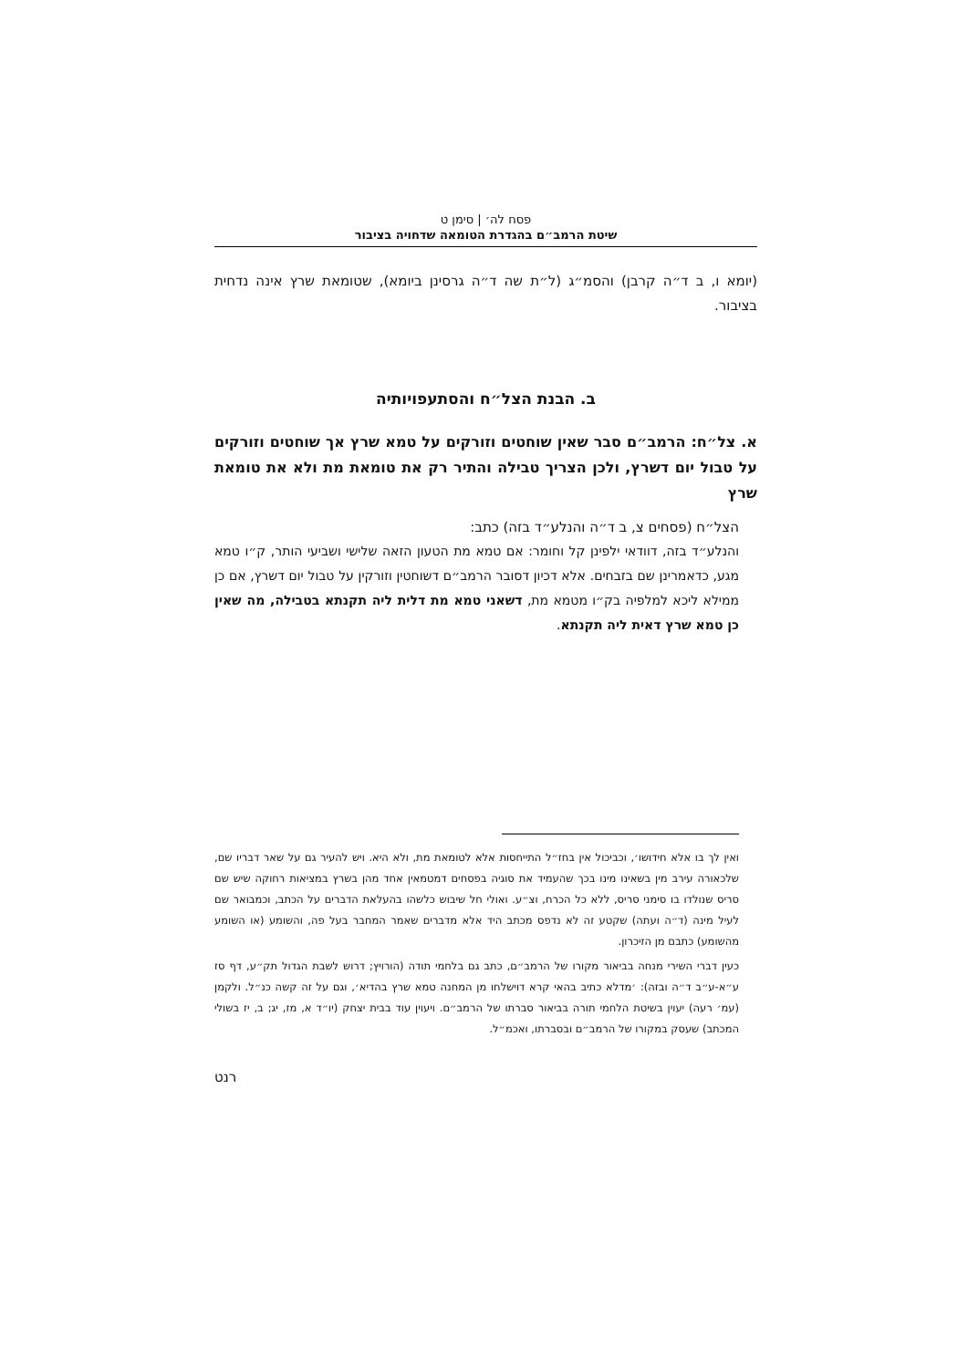פסח לה׳ | סימן ט
שיטת הרמב״ם בהגדרת הטומאה שדחויה בציבור
(יומא ו, ב ד״ה קרבן) והסמ״ג (ל״ת שה ד״ה גרסינן ביומא), שטומאת שרץ אינה נדחית בציבור.
ב. הבנת הצל״ח והסתעפויותיה
א. צל״ח: הרמב״ם סבר שאין שוחטים וזורקים על טמא שרץ אך שוחטים וזורקים על טבול יום דשרץ, ולכן הצריך טבילה והתיר רק את טומאת מת ולא את טומאת שרץ
הצל״ח (פסחים צ, ב ד״ה והנלע״ד בזה) כתב:
והנלע״ד בזה, דוודאי ילפינן קל וחומר: אם טמא מת הטעון הזאה שלישי ושביעי הותר, ק״ו טמא מגע, כדאמרינן שם בזבחים. אלא דכיון דסובר הרמב״ם דשוחטין וזורקין על טבול יום דשרץ, אם כן ממילא ליכא למלפיה בק״ו מטמא מת, דשאני טמא מת דלית ליה תקנתא בטבילה, מה שאין כן טמא שרץ דאית ליה תקנתא.
ואין לך בו אלא חידושו׳, וכביכול אין בחז״ל התייחסות אלא לטומאת מת, ולא היא. ויש להעיר גם על שאר דבריו שם, שלכאורה עירב מין בשאינו מינו בכך שהעמיד את סוגיה בפסחים דמטמאין אחד מהן בשרץ במציאות רחוקה שיש שם סריס שנולדו בו סימני סריס, ללא כל הכרח, וצ״ע. ואולי חל שיבוש כלשהו בהעלאת הדברים על הכתב, וכמבואר שם לעיל מינה (ד״ה ועתה) שקטע זה לא נדפס מכתב היד אלא מדברים שאמר המחבר בעל פה, והשומע (או השומע מהשומע) כתבם מן הזיכרון.
כעין דברי השירי מנחה בביאור מקורו של הרמב״ם, כתב גם בלחמי תודה (הורויץ; דרוש לשבת הגדול תק״ע, דף סז ע״א-ע״ב ד״ה ובזה): ׳מדלא כתיב בהאי קרא דוישלחו מן המחנה טמא שרץ בהדיא׳, וגם על זה קשה כנ״ל. ולקמן (עמ׳ רעה) יעוין בשיטת הלחמי תורה בביאור סברתו של הרמב״ם. ויעוין עוד בבית יצחק (יו״ד א, מז, יג; ב, יז בשולי המכתב) שעסק במקורו של הרמב״ם ובסברתו, ואכמ״ל.
רנט